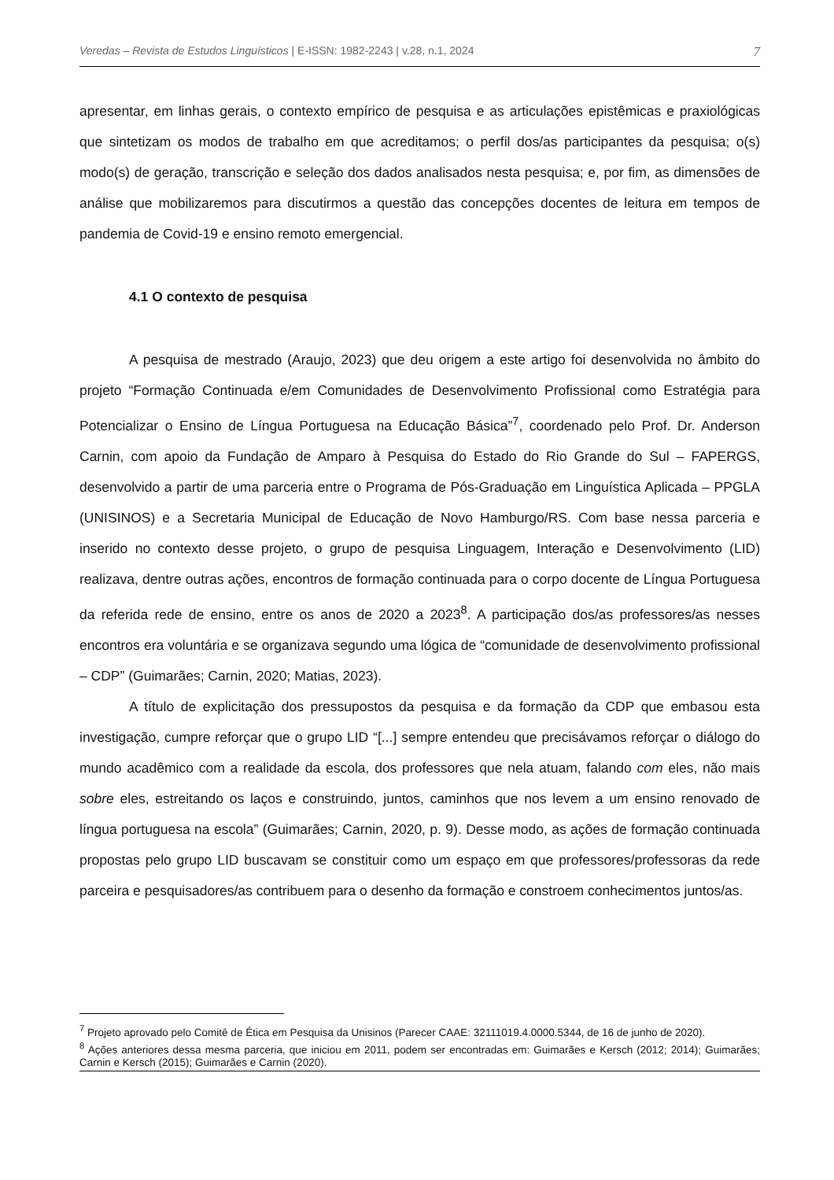Veredas – Revista de Estudos Linguísticos | E-ISSN: 1982-2243 | v.28, n.1, 2024 7
apresentar, em linhas gerais, o contexto empírico de pesquisa e as articulações epistêmicas e praxiológicas que sintetizam os modos de trabalho em que acreditamos; o perfil dos/as participantes da pesquisa; o(s) modo(s) de geração, transcrição e seleção dos dados analisados nesta pesquisa; e, por fim, as dimensões de análise que mobilizaremos para discutirmos a questão das concepções docentes de leitura em tempos de pandemia de Covid-19 e ensino remoto emergencial.
4.1 O contexto de pesquisa
A pesquisa de mestrado (Araujo, 2023) que deu origem a este artigo foi desenvolvida no âmbito do projeto “Formação Continuada e/em Comunidades de Desenvolvimento Profissional como Estratégia para Potencializar o Ensino de Língua Portuguesa na Educação Básica”<sup>7</sup>, coordenado pelo Prof. Dr. Anderson Carnin, com apoio da Fundação de Amparo à Pesquisa do Estado do Rio Grande do Sul – FAPERGS, desenvolvido a partir de uma parceria entre o Programa de Pós-Graduação em Linguística Aplicada – PPGLA (UNISINOS) e a Secretaria Municipal de Educação de Novo Hamburgo/RS. Com base nessa parceria e inserido no contexto desse projeto, o grupo de pesquisa Linguagem, Interação e Desenvolvimento (LID) realizava, dentre outras ações, encontros de formação continuada para o corpo docente de Língua Portuguesa da referida rede de ensino, entre os anos de 2020 a 2023<sup>8</sup>. A participação dos/as professores/as nesses encontros era voluntária e se organizava segundo uma lógica de “comunidade de desenvolvimento profissional – CDP” (Guimarães; Carnin, 2020; Matias, 2023).
A título de explicitação dos pressupostos da pesquisa e da formação da CDP que embasou esta investigação, cumpre reforçar que o grupo LID “[...] sempre entendeu que precisávamos reforçar o diálogo do mundo acadêmico com a realidade da escola, dos professores que nela atuam, falando com eles, não mais sobre eles, estreitando os laços e construindo, juntos, caminhos que nos levem a um ensino renovado de língua portuguesa na escola” (Guimarães; Carnin, 2020, p. 9). Desse modo, as ações de formação continuada propostas pelo grupo LID buscavam se constituir como um espaço em que professores/professoras da rede parceira e pesquisadores/as contribuem para o desenho da formação e constroem conhecimentos juntos/as.
<sup>7</sup> Projeto aprovado pelo Comitê de Ética em Pesquisa da Unisinos (Parecer CAAE: 32111019.4.0000.5344, de 16 de junho de 2020).
<sup>8</sup> Ações anteriores dessa mesma parceria, que iniciou em 2011, podem ser encontradas em: Guimarães e Kersch (2012; 2014); Guimarães; Carnin e Kersch (2015); Guimarães e Carnin (2020).